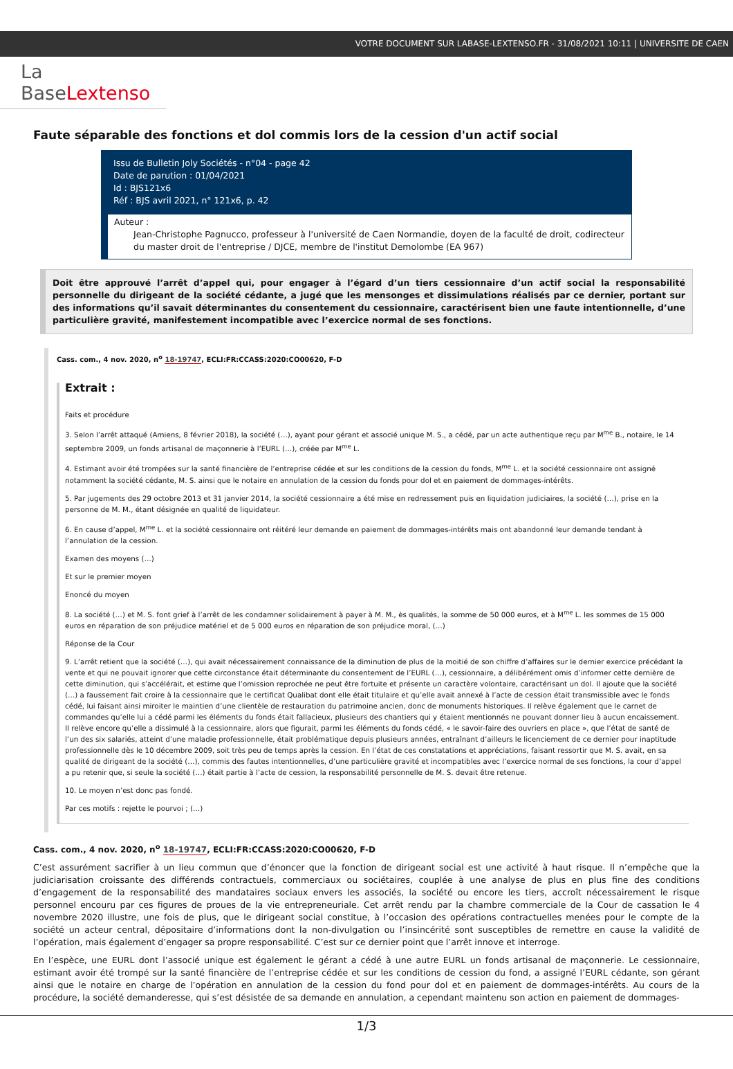VOTRE DOCUMENT SUR LABASE-LEXTENSO.FR - 31/08/2021 10:11 | UNIVERSITE DE CAEN
La BaseLextenso
Faute séparable des fonctions et dol commis lors de la cession d'un actif social
Issu de Bulletin Joly Sociétés - n°04 - page 42
Date de parution : 01/04/2021
Id : BJS121x6
Réf : BJS avril 2021, n° 121x6, p. 42
Auteur :
Jean-Christophe Pagnucco, professeur à l'université de Caen Normandie, doyen de la faculté de droit, codirecteur du master droit de l'entreprise / DJCE, membre de l'institut Demolombe (EA 967)
Doit être approuvé l’arrêt d’appel qui, pour engager à l’égard d’un tiers cessionnaire d’un actif social la responsabilité personnelle du dirigeant de la société cédante, a jugé que les mensonges et dissimulations réalisés par ce dernier, portant sur des informations qu’il savait déterminantes du consentement du cessionnaire, caractérisent bien une faute intentionnelle, d’une particulière gravité, manifestement incompatible avec l’exercice normal de ses fonctions.
Cass. com., 4 nov. 2020, n<sup>o</sup> 18-19747, ECLI:FR:CCASS:2020:CO00620, F-D
Extrait :
Faits et procédure
3. Selon l’arrêt attaqué (Amiens, 8 février 2018), la société (…), ayant pour gérant et associé unique M. S., a cédé, par un acte authentique reçu par M<sup>me</sup> B., notaire, le 14 septembre 2009, un fonds artisanal de maçonnerie à l’EURL (…), créée par M<sup>me</sup> L.
4. Estimant avoir été trompées sur la santé financière de l’entreprise cédée et sur les conditions de la cession du fonds, M<sup>me</sup> L. et la société cessionnaire ont assigné notamment la société cédante, M. S. ainsi que le notaire en annulation de la cession du fonds pour dol et en paiement de dommages-intérêts.
5. Par jugements des 29 octobre 2013 et 31 janvier 2014, la société cessionnaire a été mise en redressement puis en liquidation judiciaires, la société (…), prise en la personne de M. M., étant désignée en qualité de liquidateur.
6. En cause d’appel, M<sup>me</sup> L. et la société cessionnaire ont réitéré leur demande en paiement de dommages-intérêts mais ont abandonné leur demande tendant à l’annulation de la cession.
Examen des moyens (…)
Et sur le premier moyen
Enoncé du moyen
8. La société (…) et M. S. font grief à l’arrêt de les condamner solidairement à payer à M. M., ès qualités, la somme de 50 000 euros, et à M<sup>me</sup> L. les sommes de 15 000 euros en réparation de son préjudice matériel et de 5 000 euros en réparation de son préjudice moral, (…)
Réponse de la Cour
9. L’arrêt retient que la société (…), qui avait nécessairement connaissance de la diminution de plus de la moitié de son chiffre d’affaires sur le dernier exercice précédant la vente et qui ne pouvait ignorer que cette circonstance était déterminante du consentement de l’EURL (…), cessionnaire, a délibérément omis d’informer cette dernière de cette diminution, qui s’accélérait, et estime que l’omission reprochée ne peut être fortuite et présente un caractère volontaire, caractérisant un dol. Il ajoute que la société (…) a faussement fait croire à la cessionnaire que le certificat Qualibat dont elle était titulaire et qu’elle avait annexé à l’acte de cession était transmissible avec le fonds cédé, lui faisant ainsi miroiter le maintien d’une clientèle de restauration du patrimoine ancien, donc de monuments historiques. Il relève également que le carnet de commandes qu’elle lui a cédé parmi les éléments du fonds était fallacieux, plusieurs des chantiers qui y étaient mentionnés ne pouvant donner lieu à aucun encaissement. Il relève encore qu’elle a dissimulé à la cessionnaire, alors que figurait, parmi les éléments du fonds cédé, « le savoir-faire des ouvriers en place », que l’état de santé de l’un des six salariés, atteint d’une maladie professionnelle, était problématique depuis plusieurs années, entraînant d’ailleurs le licenciement de ce dernier pour inaptitude professionnelle dès le 10 décembre 2009, soit très peu de temps après la cession. En l’état de ces constatations et appréciations, faisant ressortir que M. S. avait, en sa qualité de dirigeant de la société (…), commis des fautes intentionnelles, d’une particulière gravité et incompatibles avec l’exercice normal de ses fonctions, la cour d’appel a pu retenir que, si seule la société (…) était partie à l’acte de cession, la responsabilité personnelle de M. S. devait être retenue.
10. Le moyen n’est donc pas fondé.
Par ces motifs : rejette le pourvoi ; (…)
Cass. com., 4 nov. 2020, n<sup>o</sup> 18-19747, ECLI:FR:CCASS:2020:CO00620, F-D
C’est assurément sacrifier à un lieu commun que d’énoncer que la fonction de dirigeant social est une activité à haut risque. Il n’empêche que la judiciarisation croissante des différends contractuels, commerciaux ou sociétaires, couplée à une analyse de plus en plus fine des conditions d’engagement de la responsabilité des mandataires sociaux envers les associés, la société ou encore les tiers, accroît nécessairement le risque personnel encouru par ces figures de proues de la vie entrepreneuriale. Cet arrêt rendu par la chambre commerciale de la Cour de cassation le 4 novembre 2020 illustre, une fois de plus, que le dirigeant social constitue, à l’occasion des opérations contractuelles menées pour le compte de la société un acteur central, dépositaire d’informations dont la non-divulgation ou l’insincérité sont susceptibles de remettre en cause la validité de l’opération, mais également d’engager sa propre responsabilité. C’est sur ce dernier point que l’arrêt innove et interroge.
En l’espèce, une EURL dont l’associé unique est également le gérant a cédé à une autre EURL un fonds artisanal de maçonnerie. Le cessionnaire, estimant avoir été trompé sur la santé financière de l’entreprise cédée et sur les conditions de cession du fond, a assigné l’EURL cédante, son gérant ainsi que le notaire en charge de l’opération en annulation de la cession du fond pour dol et en paiement de dommages-intérêts. Au cours de la procédure, la société demanderesse, qui s’est désistée de sa demande en annulation, a cependant maintenu son action en paiement de dommages-
1/3